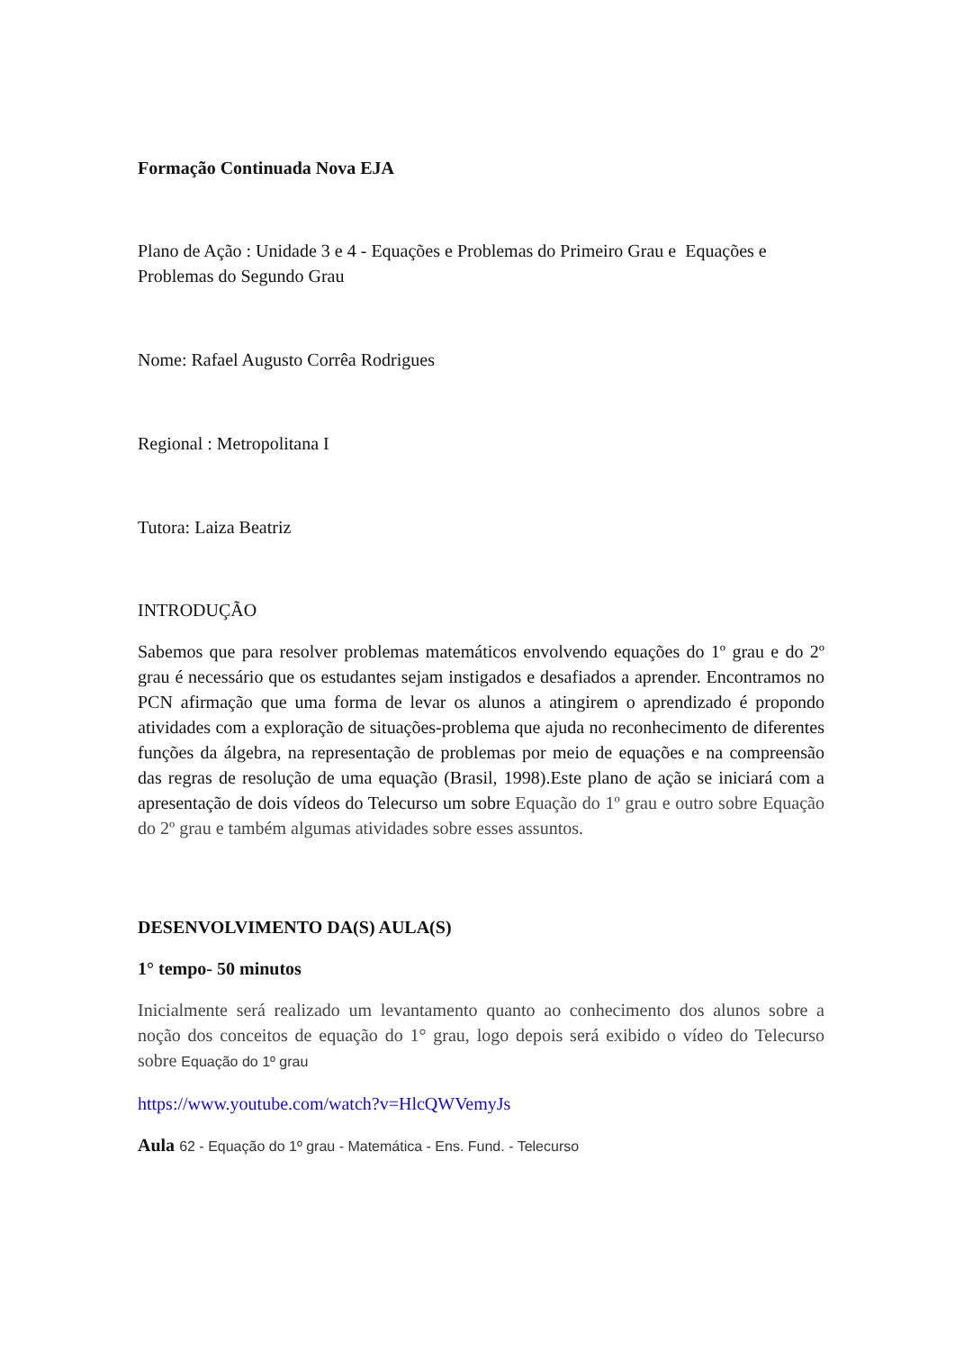Formação Continuada Nova EJA
Plano de Ação : Unidade 3 e 4 - Equações e Problemas do Primeiro Grau e Equações e Problemas do Segundo Grau
Nome: Rafael Augusto Corrêa Rodrigues
Regional : Metropolitana I
Tutora: Laiza Beatriz
INTRODUÇÃO
Sabemos que para resolver problemas matemáticos envolvendo equações do 1º grau e do 2º grau é necessário que os estudantes sejam instigados e desafiados a aprender. Encontramos no PCN afirmação que uma forma de levar os alunos a atingirem o aprendizado é propondo atividades com a exploração de situações-problema que ajuda no reconhecimento de diferentes funções da álgebra, na representação de problemas por meio de equações e na compreensão das regras de resolução de uma equação (Brasil, 1998).Este plano de ação se iniciará com a apresentação de dois vídeos do Telecurso um sobre Equação do 1º grau e outro sobre Equação do 2º grau e também algumas atividades sobre esses assuntos.
DESENVOLVIMENTO DA(S) AULA(S)
1° tempo- 50 minutos
Inicialmente será realizado um levantamento quanto ao conhecimento dos alunos sobre a noção dos conceitos de equação do 1° grau, logo depois será exibido o vídeo do Telecurso sobre Equação do 1º grau
https://www.youtube.com/watch?v=HlcQWVemyJs
Aula 62 - Equação do 1º grau - Matemática - Ens. Fund. - Telecurso